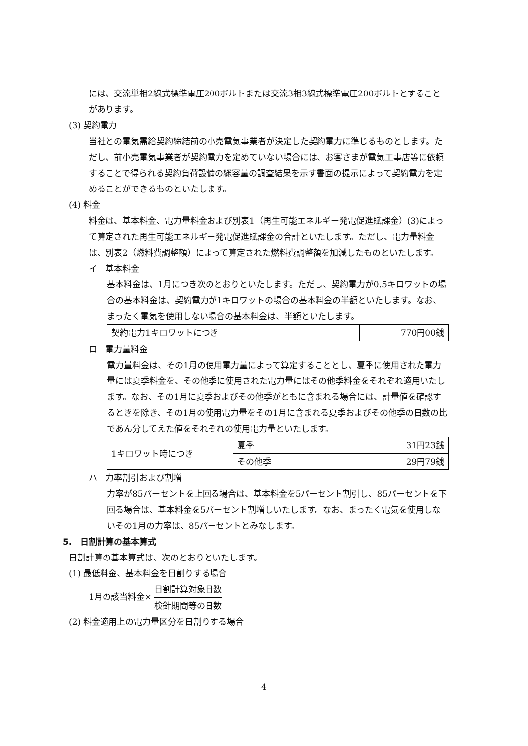には、交流単相2線式標準電圧200ボルトまたは交流3相3線式標準電圧200ボルトとすることがあります。
(3) 契約電力
当社との電気需給契約締結前の小売電気事業者が決定した契約電力に準じるものとします。ただし、前小売電気事業者が契約電力を定めていない場合には、お客さまが電気工事店等に依頼することで得られる契約負荷設備の総容量の調査結果を示す書面の提示によって契約電力を定めることができるものといたします。
(4) 料金
料金は、基本料金、電力量料金および別表1（再生可能エネルギー発電促進賦課金）(3)によって算定された再生可能エネルギー発電促進賦課金の合計といたします。ただし、電力量料金は、別表2（燃料費調整額）によって算定された燃料費調整額を加減したものといたします。
イ　基本料金
基本料金は、1月につき次のとおりといたします。ただし、契約電力が0.5キロワットの場合の基本料金は、契約電力が1キロワットの場合の基本料金の半額といたします。なお、まったく電気を使用しない場合の基本料金は、半額といたします。
| 契約電力1キロワットにつき | 770円00銭 |
ロ　電力量料金
電力量料金は、その1月の使用電力量によって算定することとし、夏季に使用された電力量には夏季料金を、その他季に使用された電力量にはその他季料金をそれぞれ適用いたします。なお、その1月に夏季およびその他季がともに含まれる場合には、計量値を確認するときを除き、その1月の使用電力量をその1月に含まれる夏季およびその他季の日数の比であん分してえた値をそれぞれの使用電力量といたします。
| 1キロワット時につき | 夏季 | 31円23銭 |
| | その他季 | 29円79銭 |
ハ　力率割引および割増
力率が85パーセントを上回る場合は、基本料金を5パーセント割引し、85パーセントを下回る場合は、基本料金を5パーセント割増しいたします。なお、まったく電気を使用しないその1月の力率は、85パーセントとみなします。
5.　日割計算の基本算式
日割計算の基本算式は、次のとおりといたします。
(1) 最低料金、基本料金を日割りする場合
1月の該当料金× 日割計算対象日数 検針期間等の日数
(2) 料金適用上の電力量区分を日割りする場合
4